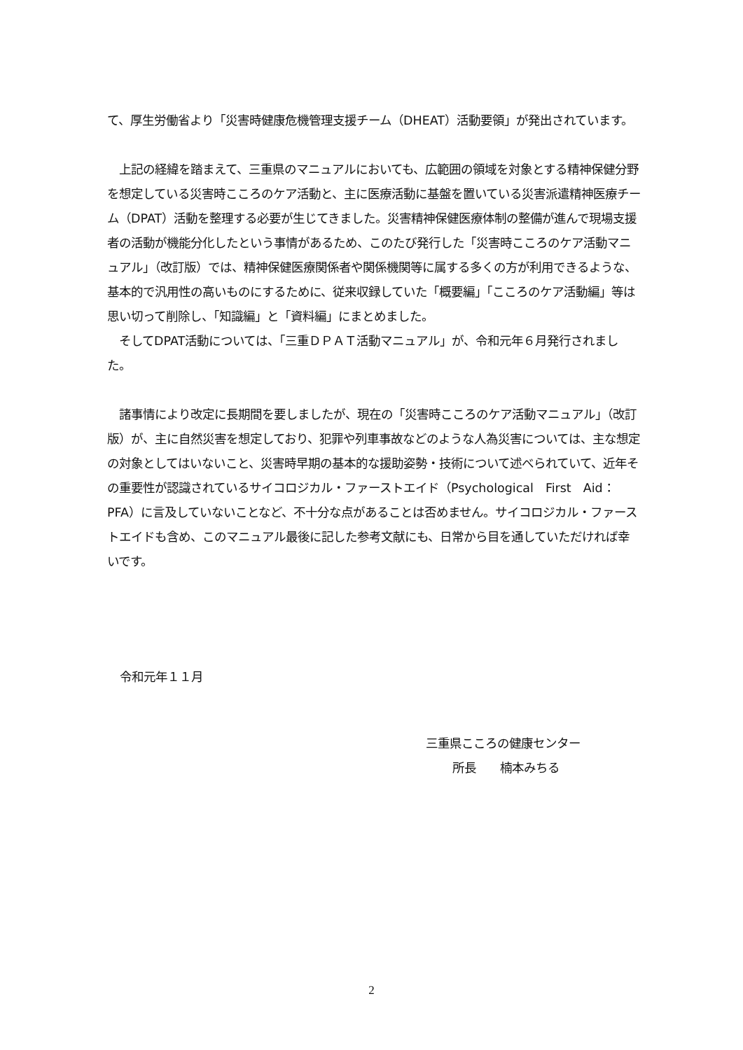て、厚生労働省より「災害時健康危機管理支援チーム（DHEAT）活動要領」が発出されています。
　上記の経緯を踏まえて、三重県のマニュアルにおいても、広範囲の領域を対象とする精神保健分野を想定している災害時こころのケア活動と、主に医療活動に基盤を置いている災害派遣精神医療チーム（DPAT）活動を整理する必要が生じてきました。災害精神保健医療体制の整備が進んで現場支援者の活動が機能分化したという事情があるため、このたび発行した「災害時こころのケア活動マニュアル」（改訂版）では、精神保健医療関係者や関係機関等に属する多くの方が利用できるような、基本的で汎用性の高いものにするために、従来収録していた「概要編」「こころのケア活動編」等は思い切って削除し、「知識編」と「資料編」にまとめました。
　そしてDPAT活動については、「三重ＤＰＡＴ活動マニュアル」が、令和元年６月発行されました。
　諸事情により改定に長期間を要しましたが、現在の「災害時こころのケア活動マニュアル」（改訂版）が、主に自然災害を想定しており、犯罪や列車事故などのような人為災害については、主な想定の対象としてはいないこと、災害時早期の基本的な援助姿勢・技術について述べられていて、近年その重要性が認識されているサイコロジカル・ファーストエイド（Psychological　First　Aid：PFA）に言及していないことなど、不十分な点があることは否めません。サイコロジカル・ファーストエイドも含め、このマニュアル最後に記した参考文献にも、日常から目を通していただければ幸いです。
令和元年１１月
三重県こころの健康センター
所長　　楠本みちる
2